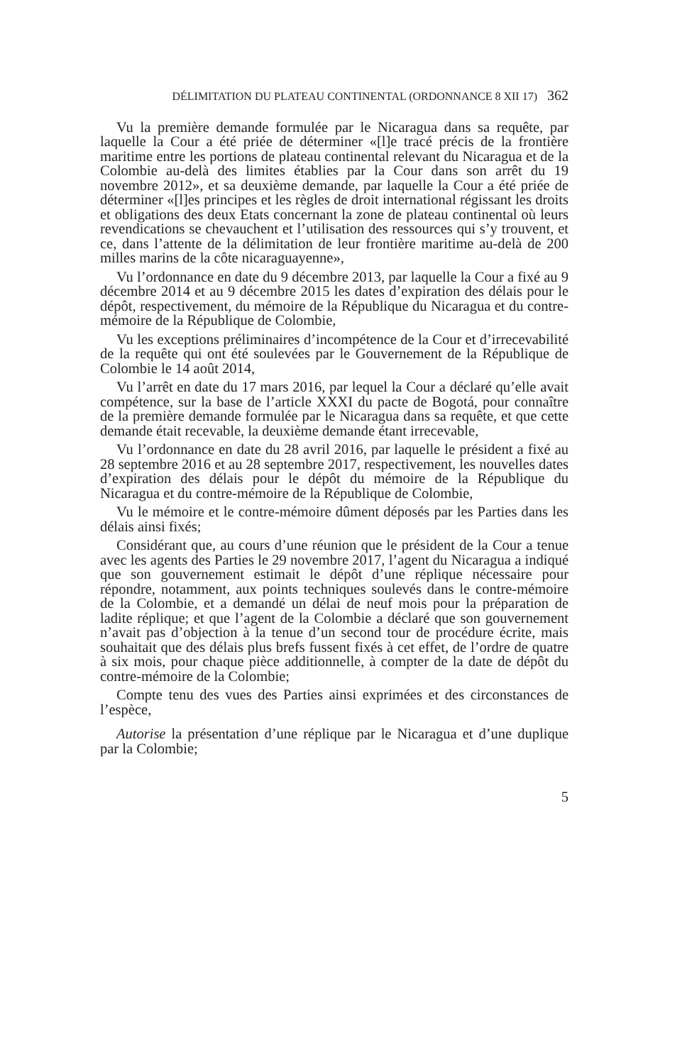DÉLIMITATION DU PLATEAU CONTINENTAL (ORDONNANCE 8 XII 17) 362
Vu la première demande formulée par le Nicaragua dans sa requête, par laquelle la Cour a été priée de déterminer «[l]e tracé précis de la frontière maritime entre les portions de plateau continental relevant du Nicaragua et de la Colombie au-delà des limites établies par la Cour dans son arrêt du 19 novembre 2012», et sa deuxième demande, par laquelle la Cour a été priée de déterminer «[l]es principes et les règles de droit international régissant les droits et obligations des deux Etats concernant la zone de plateau continental où leurs revendications se chevauchent et l’utilisation des ressources qui s’y trouvent, et ce, dans l’attente de la délimitation de leur frontière maritime au-delà de 200 milles marins de la côte nicaraguayenne»,
Vu l’ordonnance en date du 9 décembre 2013, par laquelle la Cour a fixé au 9 décembre 2014 et au 9 décembre 2015 les dates d’expiration des délais pour le dépôt, respectivement, du mémoire de la République du Nicaragua et du contre-mémoire de la République de Colombie,
Vu les exceptions préliminaires d’incompétence de la Cour et d’irrecevabilité de la requête qui ont été soulevées par le Gouvernement de la République de Colombie le 14 août 2014,
Vu l’arrêt en date du 17 mars 2016, par lequel la Cour a déclaré qu’elle avait compétence, sur la base de l’article XXXI du pacte de Bogotá, pour connaître de la première demande formulée par le Nicaragua dans sa requête, et que cette demande était recevable, la deuxième demande étant irrecevable,
Vu l’ordonnance en date du 28 avril 2016, par laquelle le président a fixé au 28 septembre 2016 et au 28 septembre 2017, respectivement, les nouvelles dates d’expiration des délais pour le dépôt du mémoire de la République du Nicaragua et du contre-mémoire de la République de Colombie,
Vu le mémoire et le contre-mémoire dûment déposés par les Parties dans les délais ainsi fixés;
Considérant que, au cours d’une réunion que le président de la Cour a tenue avec les agents des Parties le 29 novembre 2017, l’agent du Nicaragua a indiqué que son gouvernement estimait le dépôt d’une réplique nécessaire pour répondre, notamment, aux points techniques soulevés dans le contre-mémoire de la Colombie, et a demandé un délai de neuf mois pour la préparation de ladite réplique; et que l’agent de la Colombie a déclaré que son gouvernement n’avait pas d’objection à la tenue d’un second tour de procédure écrite, mais souhaitait que des délais plus brefs fussent fixés à cet effet, de l’ordre de quatre à six mois, pour chaque pièce additionnelle, à compter de la date de dépôt du contre-mémoire de la Colombie;
Compte tenu des vues des Parties ainsi exprimées et des circonstances de l’espèce,
Autorise la présentation d’une réplique par le Nicaragua et d’une duplique par la Colombie;
5